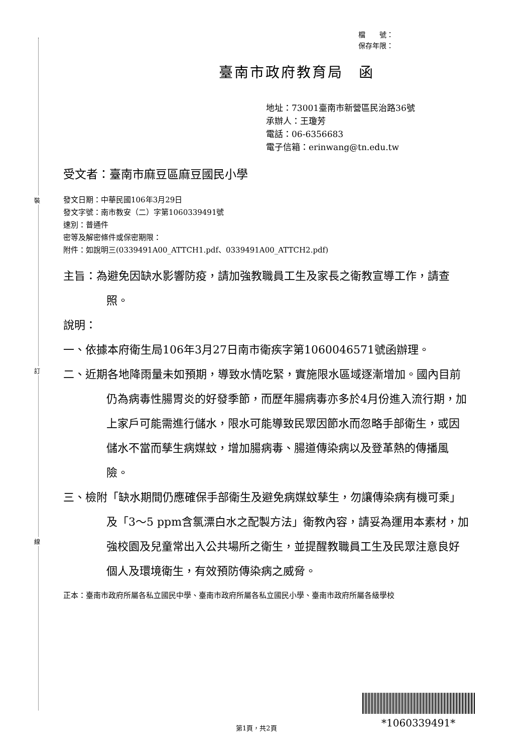裝
訂
線
檔　　號：
保存年限：
臺南市政府教育局　函
地址：73001臺南市新營區民治路36號
承辦人：王瓊芳
電話：06-6356683
電子信箱：erinwang@tn.edu.tw
受文者：臺南市麻豆區麻豆國民小學
發文日期：中華民國106年3月29日
發文字號：南市教安（二）字第1060339491號
速別：普通件
密等及解密條件或保密期限：
附件：如說明三(0339491A00_ATTCH1.pdf、0339491A00_ATTCH2.pdf)
主旨：為避免因缺水影響防疫，請加強教職員工生及家長之衛教宣導工作，請查照。
說明：
一、依據本府衛生局106年3月27日南市衛疾字第1060046571號函辦理。
二、近期各地降雨量未如預期，導致水情吃緊，實施限水區域逐漸增加。國內目前仍為病毒性腸胃炎的好發季節，而歷年腸病毒亦多於4月份進入流行期，加上家戶可能需進行儲水，限水可能導致民眾因節水而忽略手部衛生，或因儲水不當而孳生病媒蚊，增加腸病毒、腸道傳染病以及登革熱的傳播風險。
三、檢附「缺水期間仍應確保手部衛生及避免病媒蚊孳生，勿讓傳染病有機可乘」及「3～5 ppm含氯漂白水之配製方法」衛教內容，請妥為運用本素材，加強校園及兒童常出入公共場所之衛生，並提醒教職員工生及民眾注意良好個人及環境衛生，有效預防傳染病之威脅。
正本：臺南市政府所屬各私立國民中學、臺南市政府所屬各私立國民小學、臺南市政府所屬各級學校
第1頁，共2頁 *1060339491*